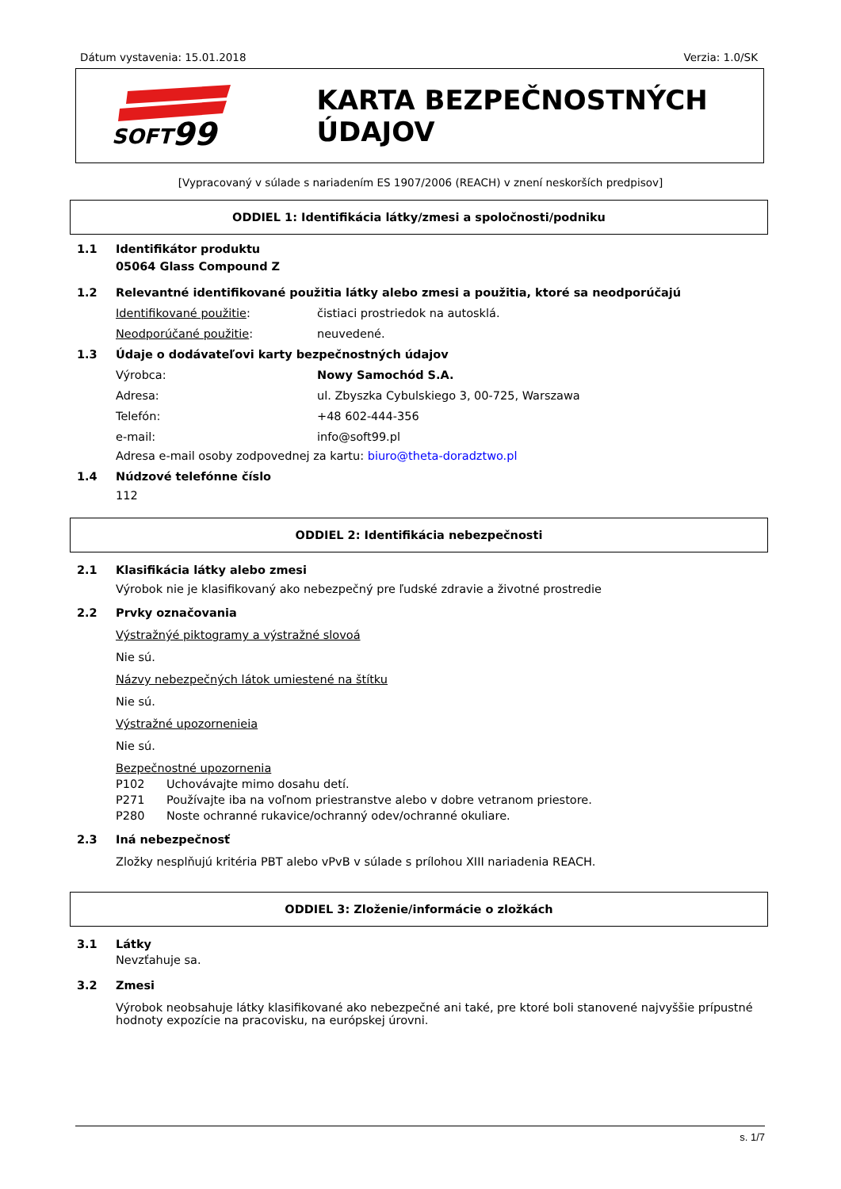Dátum vystavenia: 15.01.2018 Verzia: 1.0/SK
SOFT
99
KARTA BEZPEČNOSTNÝCH ÚDAJOV
[Vypracovaný v súlade s nariadením ES 1907/2006 (REACH) v znení neskorších predpisov]
ODDIEL 1: Identifikácia látky/zmesi a spoločnosti/podniku
1.1 Identifikátor produktu
05064 Glass Compound Z
1.2 Relevantné identifikované použitia látky alebo zmesi a použitia, ktoré sa neodporúčajú
Identifikované použitie: čistiaci prostriedok na autosklá.
Neodporúčané použitie: neuvedené.
1.3 Údaje o dodávateľovi karty bezpečnostných údajov
Výrobca: Nowy Samochód S.A.
Adresa: ul. Zbyszka Cybulskiego 3, 00-725, Warszawa
Telefón: +48 602-444-356
e-mail: info@soft99.pl
Adresa e-mail osoby zodpovednej za kartu: biuro@theta-doradztwo.pl
1.4 Núdzové telefónne číslo
112
ODDIEL 2: Identifikácia nebezpečnosti
2.1 Klasifikácia látky alebo zmesi
Výrobok nie je klasifikovaný ako nebezpečný pre ľudské zdravie a životné prostredie
2.2 Prvky označovania
Výstražnýé piktogramy a výstražné slovoá
Nie sú.
Názvy nebezpečných látok umiestené na štítku
Nie sú.
Výstražné upozornenieia
Nie sú.
Bezpečnostné upozornenia
P102 Uchovávajte mimo dosahu detí.
P271 Používajte iba na voľnom priestranstve alebo v dobre vetranom priestore.
P280 Noste ochranné rukavice/ochranný odev/ochranné okuliare.
2.3 Iná nebezpečnosť
Zložky nesplňujú kritéria PBT alebo vPvB v súlade s prílohou XIII nariadenia REACH.
ODDIEL 3: Zloženie/informácie o zložkách
3.1 Látky
Nevzťahuje sa.
3.2 Zmesi
Výrobok neobsahuje látky klasifikované ako nebezpečné ani také, pre ktoré boli stanovené najvyššie prípustné hodnoty expozície na pracovisku, na európskej úrovni.
s. 1/7